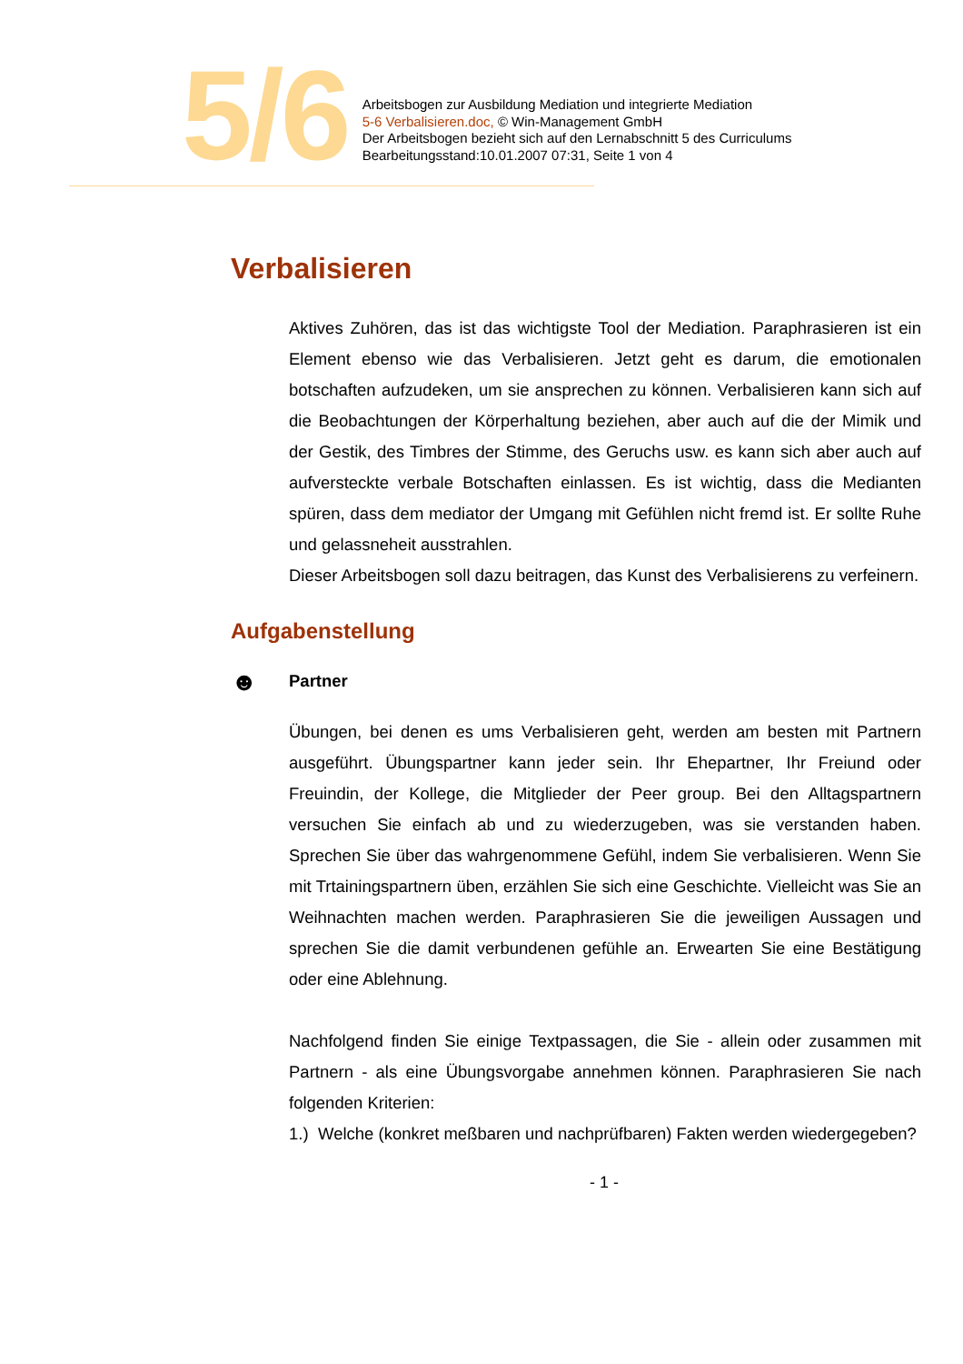5/6
Arbeitsbogen zur Ausbildung Mediation und integrierte Mediation
5-6 Verbalisieren.doc, © Win-Management GmbH
Der Arbeitsbogen bezieht sich auf den Lernabschnitt 5 des Curriculums
Bearbeitungsstand:10.01.2007 07:31, Seite 1 von 4
Verbalisieren
Aktives Zuhören, das ist das wichtigste Tool der Mediation. Paraphrasieren ist ein Element ebenso wie das Verbalisieren. Jetzt geht es darum, die emotionalen botschaften aufzudeken, um sie ansprechen zu können. Verbalisieren kann sich auf die Beobachtungen der Körperhaltung beziehen, aber auch auf die der Mimik und der Gestik, des Timbres der Stimme, des Geruchs usw. es kann sich aber auch auf aufversteckte verbale Botschaften einlassen. Es ist wichtig, dass die Medianten spüren, dass dem mediator der Umgang mit Gefühlen nicht fremd ist. Er sollte Ruhe und gelassneheit ausstrahlen.
Dieser Arbeitsbogen soll dazu beitragen, das Kunst des Verbalisierens zu verfeinern.
Aufgabenstellung
☻ Partner
Übungen, bei denen es ums Verbalisieren geht, werden am besten mit Partnern ausgeführt. Übungspartner kann jeder sein. Ihr Ehepartner, Ihr Freiund oder Freuindin, der Kollege, die Mitglieder der Peer group. Bei den Alltagspartnern versuchen Sie einfach ab und zu wiederzugeben, was sie verstanden haben. Sprechen Sie über das wahrgenommene Gefühl, indem Sie verbalisieren. Wenn Sie mit Trtainingspartnern üben, erzählen Sie sich eine Geschichte. Vielleicht was Sie an Weihnachten machen werden. Paraphrasieren Sie die jeweiligen Aussagen und sprechen Sie die damit verbundenen gefühle an. Erwearten Sie eine Bestätigung oder eine Ablehnung.
Nachfolgend finden Sie einige Textpassagen, die Sie - allein oder zusammen mit Partnern - als eine Übungsvorgabe annehmen können. Paraphrasieren Sie nach folgenden Kriterien:
1.) Welche (konkret meßbaren und nachprüfbaren) Fakten werden wiedergegeben?
- 1 -